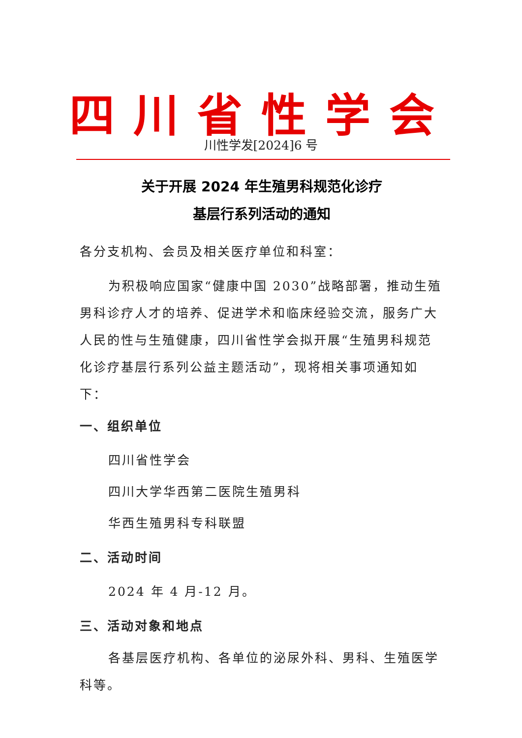四川省性学会
川性学发[2024]6 号
关于开展 2024 年生殖男科规范化诊疗
基层行系列活动的通知
各分支机构、会员及相关医疗单位和科室：
为积极响应国家“健康中国 2030”战略部署，推动生殖男科诊疗人才的培养、促进学术和临床经验交流，服务广大人民的性与生殖健康，四川省性学会拟开展“生殖男科规范化诊疗基层行系列公益主题活动”，现将相关事项通知如下：
一、组织单位
四川省性学会
四川大学华西第二医院生殖男科
华西生殖男科专科联盟
二、活动时间
2024 年 4 月-12 月。
三、活动对象和地点
各基层医疗机构、各单位的泌尿外科、男科、生殖医学科等。